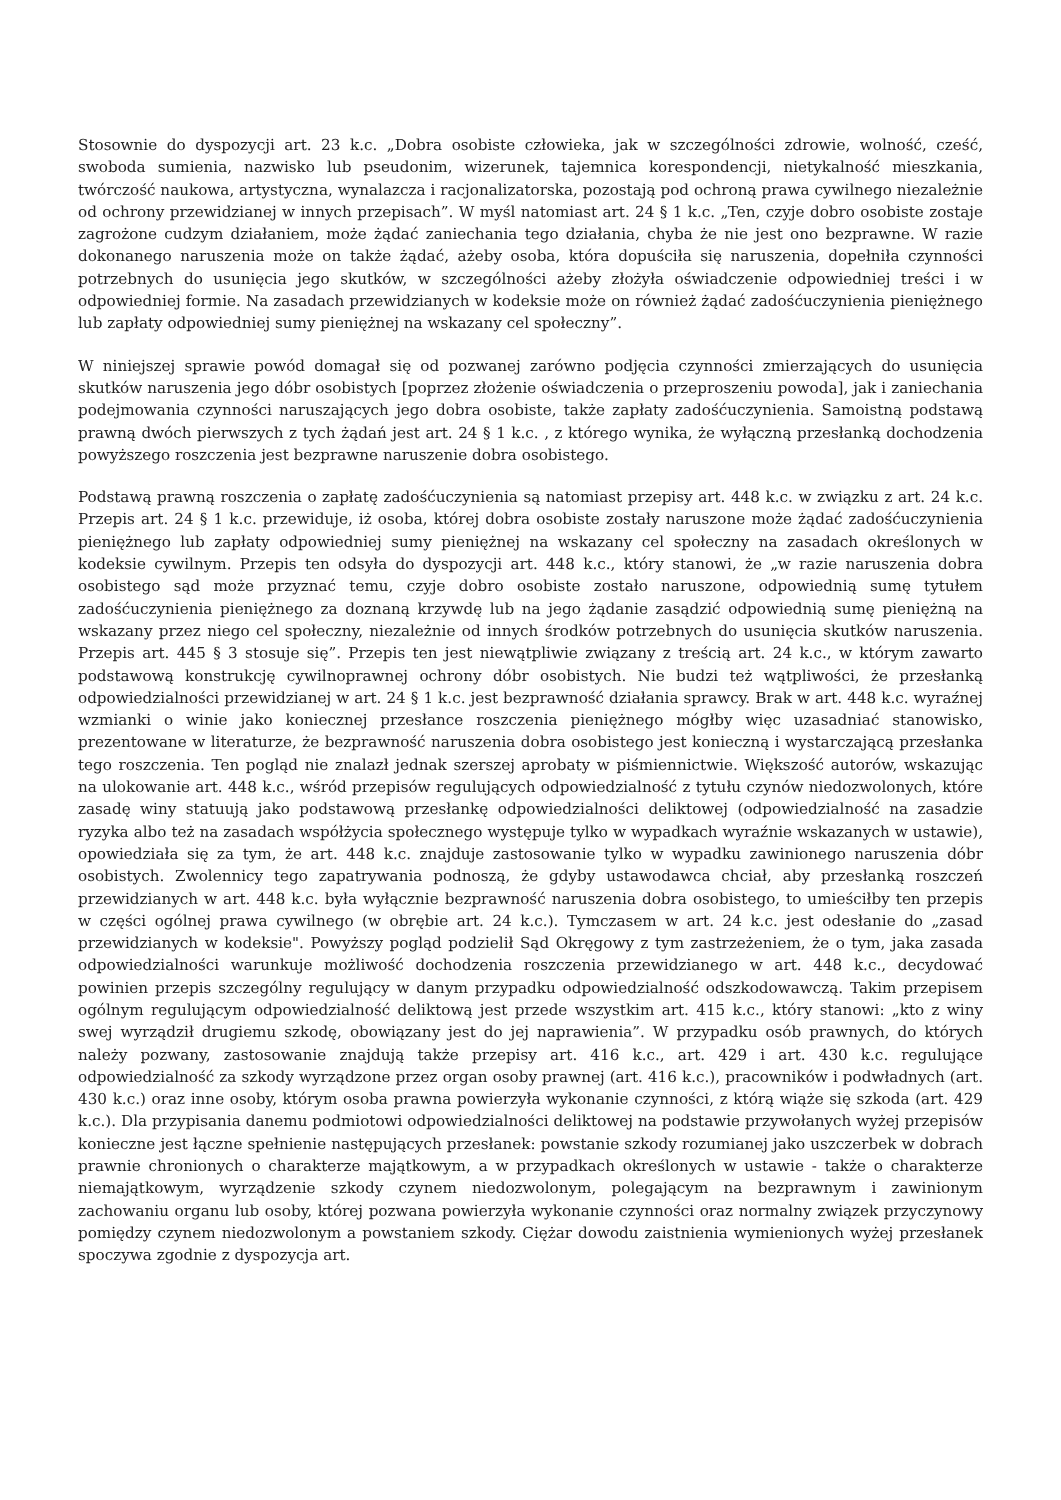Stosownie do dyspozycji art. 23 k.c. „Dobra osobiste człowieka, jak w szczególności zdrowie, wolność, cześć, swoboda sumienia, nazwisko lub pseudonim, wizerunek, tajemnica korespondencji, nietykalność mieszkania, twórczość naukowa, artystyczna, wynalazcza i racjonalizatorska, pozostają pod ochroną prawa cywilnego niezależnie od ochrony przewidzianej w innych przepisach”. W myśl natomiast art. 24 § 1 k.c. „Ten, czyje dobro osobiste zostaje zagrożone cudzym działaniem, może żądać zaniechania tego działania, chyba że nie jest ono bezprawne. W razie dokonanego naruszenia może on także żądać, ażeby osoba, która dopuściła się naruszenia, dopełniła czynności potrzebnych do usunięcia jego skutków, w szczególności ażeby złożyła oświadczenie odpowiedniej treści i w odpowiedniej formie. Na zasadach przewidzianych w kodeksie może on również żądać zadośćuczynienia pieniężnego lub zapłaty odpowiedniej sumy pieniężnej na wskazany cel społeczny”.
W niniejszej sprawie powód domagał się od pozwanej zarówno podjęcia czynności zmierzających do usunięcia skutków naruszenia jego dóbr osobistych [poprzez złożenie oświadczenia o przeproszeniu powoda], jak i zaniechania podejmowania czynności naruszających jego dobra osobiste, także zapłaty zadośćuczynienia. Samoistną podstawą prawną dwóch pierwszych z tych żądań jest art. 24 § 1 k.c. , z którego wynika, że wyłączną przesłanką dochodzenia powyższego roszczenia jest bezprawne naruszenie dobra osobistego.
Podstawą prawną roszczenia o zapłatę zadośćuczynienia są natomiast przepisy art. 448 k.c. w związku z art. 24 k.c. Przepis art. 24 § 1 k.c. przewiduje, iż osoba, której dobra osobiste zostały naruszone może żądać zadośćuczynienia pieniężnego lub zapłaty odpowiedniej sumy pieniężnej na wskazany cel społeczny na zasadach określonych w kodeksie cywilnym. Przepis ten odsyła do dyspozycji art. 448 k.c., który stanowi, że „w razie naruszenia dobra osobistego sąd może przyznać temu, czyje dobro osobiste zostało naruszone, odpowiednią sumę tytułem zadośćuczynienia pieniężnego za doznaną krzywdę lub na jego żądanie zasądzić odpowiednią sumę pieniężną na wskazany przez niego cel społeczny, niezależnie od innych środków potrzebnych do usunięcia skutków naruszenia. Przepis art. 445 § 3 stosuje się”. Przepis ten jest niewątpliwie związany z treścią art. 24 k.c., w którym zawarto podstawową konstrukcję cywilnoprawnej ochrony dóbr osobistych. Nie budzi też wątpliwości, że przesłanką odpowiedzialności przewidzianej w art. 24 § 1 k.c. jest bezprawność działania sprawcy. Brak w art. 448 k.c. wyraźnej wzmianki o winie jako koniecznej przesłance roszczenia pieniężnego mógłby więc uzasadniać stanowisko, prezentowane w literaturze, że bezprawność naruszenia dobra osobistego jest konieczną i wystarczającą przesłanka tego roszczenia. Ten pogląd nie znalazł jednak szerszej aprobaty w piśmiennictwie. Większość autorów, wskazując na ulokowanie art. 448 k.c., wśród przepisów regulujących odpowiedzialność z tytułu czynów niedozwolonych, które zasadę winy statuują jako podstawową przesłankę odpowiedzialności deliktowej (odpowiedzialność na zasadzie ryzyka albo też na zasadach współżycia społecznego występuje tylko w wypadkach wyraźnie wskazanych w ustawie), opowiedziała się za tym, że art. 448 k.c. znajduje zastosowanie tylko w wypadku zawinionego naruszenia dóbr osobistych. Zwolennicy tego zapatrywania podnoszą, że gdyby ustawodawca chciał, aby przesłanką roszczeń przewidzianych w art. 448 k.c. była wyłącznie bezprawność naruszenia dobra osobistego, to umieściłby ten przepis w części ogólnej prawa cywilnego (w obrębie art. 24 k.c.). Tymczasem w art. 24 k.c. jest odesłanie do „zasad przewidzianych w kodeksie". Powyższy pogląd podzielił Sąd Okręgowy z tym zastrzeżeniem, że o tym, jaka zasada odpowiedzialności warunkuje możliwość dochodzenia roszczenia przewidzianego w art. 448 k.c., decydować powinien przepis szczególny regulujący w danym przypadku odpowiedzialność odszkodowawczą. Takim przepisem ogólnym regulującym odpowiedzialność deliktową jest przede wszystkim art. 415 k.c., który stanowi: „kto z winy swej wyrządził drugiemu szkodę, obowiązany jest do jej naprawienia”. W przypadku osób prawnych, do których należy pozwany, zastosowanie znajdują także przepisy art. 416 k.c., art. 429 i art. 430 k.c. regulujące odpowiedzialność za szkody wyrządzone przez organ osoby prawnej (art. 416 k.c.), pracowników i podwładnych (art. 430 k.c.) oraz inne osoby, którym osoba prawna powierzyła wykonanie czynności, z którą wiąże się szkoda (art. 429 k.c.). Dla przypisania danemu podmiotowi odpowiedzialności deliktowej na podstawie przywołanych wyżej przepisów konieczne jest łączne spełnienie następujących przesłanek: powstanie szkody rozumianej jako uszczerbek w dobrach prawnie chronionych o charakterze majątkowym, a w przypadkach określonych w ustawie - także o charakterze niemajątkowym, wyrządzenie szkody czynem niedozwolonym, polegającym na bezprawnym i zawinionym zachowaniu organu lub osoby, której pozwana powierzyła wykonanie czynności oraz normalny związek przyczynowy pomiędzy czynem niedozwolonym a powstaniem szkody. Ciężar dowodu zaistnienia wymienionych wyżej przesłanek spoczywa zgodnie z dyspozycja art.